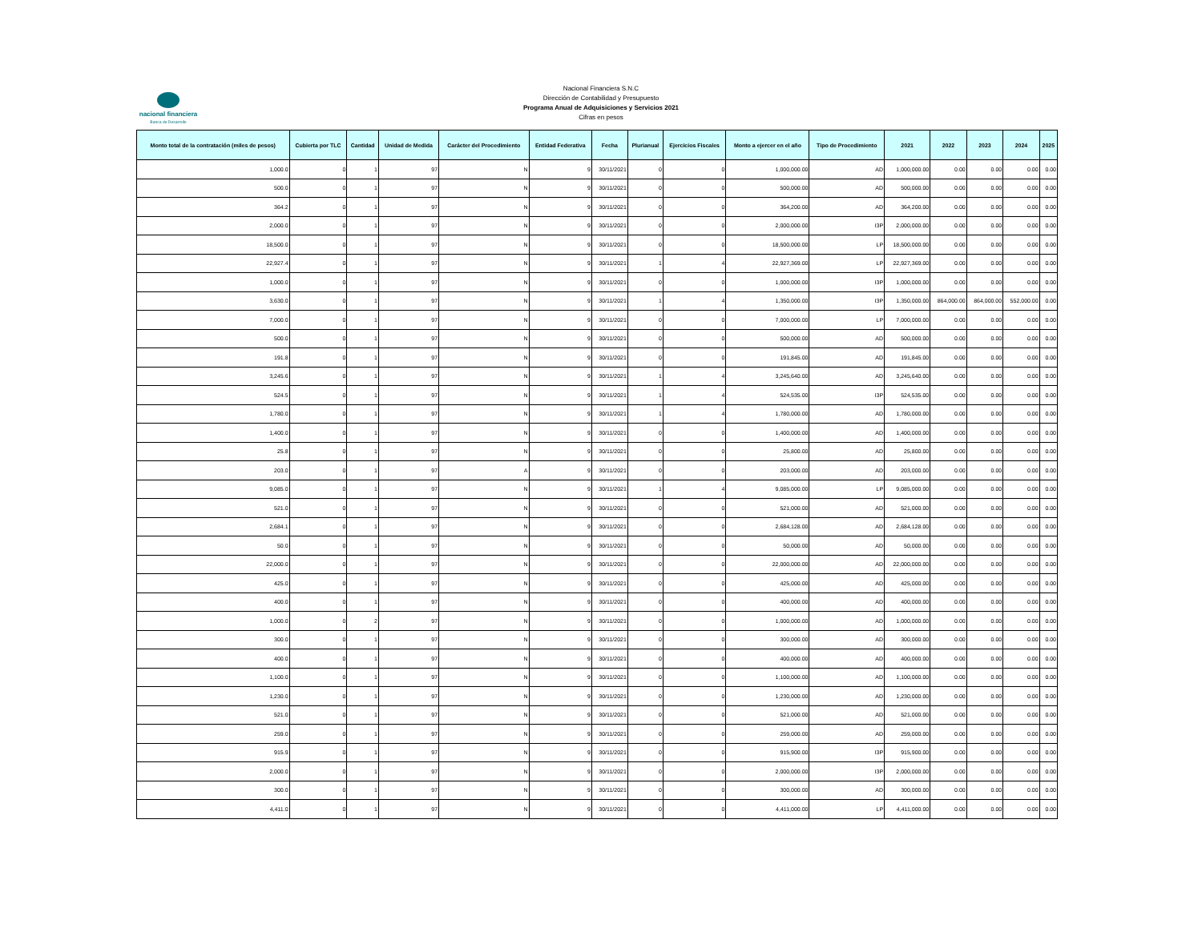nacional financiera
Banca de Desarrollo
Nacional Financiera S.N.C
Dirección de Contabilidad y Presupuesto
Programa Anual de Adquisiciones y Servicios 2021
Cifras en pesos
| Monto total de la contratación (miles de pesos) | Cubierta por TLC | Cantidad | Unidad de Medida | Carácter del Procedimiento | Entidad Federativa | Fecha | Plurianual | Ejercicios Fiscales | Monto a ejercer en el año | Tipo de Procedimiento | 2021 | 2022 | 2023 | 2024 | 2025 |
| --- | --- | --- | --- | --- | --- | --- | --- | --- | --- | --- | --- | --- | --- | --- | --- |
| 1,000.0 | 0 | 1 | 97 | N | 9 | 30/11/2021 | 0 | 0 | 1,000,000.00 | AD | 1,000,000.00 | 0.00 | 0.00 | 0.00 | 0.00 |
| 500.0 | 0 | 1 | 97 | N | 9 | 30/11/2021 | 0 | 0 | 500,000.00 | AD | 500,000.00 | 0.00 | 0.00 | 0.00 | 0.00 |
| 364.2 | 0 | 1 | 97 | N | 9 | 30/11/2021 | 0 | 0 | 364,200.00 | AD | 364,200.00 | 0.00 | 0.00 | 0.00 | 0.00 |
| 2,000.0 | 0 | 1 | 97 | N | 9 | 30/11/2021 | 0 | 0 | 2,000,000.00 | I3P | 2,000,000.00 | 0.00 | 0.00 | 0.00 | 0.00 |
| 18,500.0 | 0 | 1 | 97 | N | 9 | 30/11/2021 | 0 | 0 | 18,500,000.00 | LP | 18,500,000.00 | 0.00 | 0.00 | 0.00 | 0.00 |
| 22,927.4 | 0 | 1 | 97 | N | 9 | 30/11/2021 | 1 | 4 | 22,927,369.00 | LP | 22,927,369.00 | 0.00 | 0.00 | 0.00 | 0.00 |
| 1,000.0 | 0 | 1 | 97 | N | 9 | 30/11/2021 | 0 | 0 | 1,000,000.00 | I3P | 1,000,000.00 | 0.00 | 0.00 | 0.00 | 0.00 |
| 3,630.0 | 0 | 1 | 97 | N | 9 | 30/11/2021 | 1 | 4 | 1,350,000.00 | I3P | 1,350,000.00 | 864,000.00 | 864,000.00 | 552,000.00 | 0.00 |
| 7,000.0 | 0 | 1 | 97 | N | 9 | 30/11/2021 | 0 | 0 | 7,000,000.00 | LP | 7,000,000.00 | 0.00 | 0.00 | 0.00 | 0.00 |
| 500.0 | 0 | 1 | 97 | N | 9 | 30/11/2021 | 0 | 0 | 500,000.00 | AD | 500,000.00 | 0.00 | 0.00 | 0.00 | 0.00 |
| 191.8 | 0 | 1 | 97 | N | 9 | 30/11/2021 | 0 | 0 | 191,845.00 | AD | 191,845.00 | 0.00 | 0.00 | 0.00 | 0.00 |
| 3,245.6 | 0 | 1 | 97 | N | 9 | 30/11/2021 | 1 | 4 | 3,245,640.00 | AD | 3,245,640.00 | 0.00 | 0.00 | 0.00 | 0.00 |
| 524.5 | 0 | 1 | 97 | N | 9 | 30/11/2021 | 1 | 4 | 524,535.00 | I3P | 524,535.00 | 0.00 | 0.00 | 0.00 | 0.00 |
| 1,780.0 | 0 | 1 | 97 | N | 9 | 30/11/2021 | 1 | 4 | 1,780,000.00 | AD | 1,780,000.00 | 0.00 | 0.00 | 0.00 | 0.00 |
| 1,400.0 | 0 | 1 | 97 | N | 9 | 30/11/2021 | 0 | 0 | 1,400,000.00 | AD | 1,400,000.00 | 0.00 | 0.00 | 0.00 | 0.00 |
| 25.8 | 0 | 1 | 97 | N | 9 | 30/11/2021 | 0 | 0 | 25,800.00 | AD | 25,800.00 | 0.00 | 0.00 | 0.00 | 0.00 |
| 203.0 | 0 | 1 | 97 | A | 9 | 30/11/2021 | 0 | 0 | 203,000.00 | AD | 203,000.00 | 0.00 | 0.00 | 0.00 | 0.00 |
| 9,085.0 | 0 | 1 | 97 | N | 9 | 30/11/2021 | 1 | 4 | 9,085,000.00 | LP | 9,085,000.00 | 0.00 | 0.00 | 0.00 | 0.00 |
| 521.0 | 0 | 1 | 97 | N | 9 | 30/11/2021 | 0 | 0 | 521,000.00 | AD | 521,000.00 | 0.00 | 0.00 | 0.00 | 0.00 |
| 2,684.1 | 0 | 1 | 97 | N | 9 | 30/11/2021 | 0 | 0 | 2,684,128.00 | AD | 2,684,128.00 | 0.00 | 0.00 | 0.00 | 0.00 |
| 50.0 | 0 | 1 | 97 | N | 9 | 30/11/2021 | 0 | 0 | 50,000.00 | AD | 50,000.00 | 0.00 | 0.00 | 0.00 | 0.00 |
| 22,000.0 | 0 | 1 | 97 | N | 9 | 30/11/2021 | 0 | 0 | 22,000,000.00 | AD | 22,000,000.00 | 0.00 | 0.00 | 0.00 | 0.00 |
| 425.0 | 0 | 1 | 97 | N | 9 | 30/11/2021 | 0 | 0 | 425,000.00 | AD | 425,000.00 | 0.00 | 0.00 | 0.00 | 0.00 |
| 400.0 | 0 | 1 | 97 | N | 9 | 30/11/2021 | 0 | 0 | 400,000.00 | AD | 400,000.00 | 0.00 | 0.00 | 0.00 | 0.00 |
| 1,000.0 | 0 | 2 | 97 | N | 9 | 30/11/2021 | 0 | 0 | 1,000,000.00 | AD | 1,000,000.00 | 0.00 | 0.00 | 0.00 | 0.00 |
| 300.0 | 0 | 1 | 97 | N | 9 | 30/11/2021 | 0 | 0 | 300,000.00 | AD | 300,000.00 | 0.00 | 0.00 | 0.00 | 0.00 |
| 400.0 | 0 | 1 | 97 | N | 9 | 30/11/2021 | 0 | 0 | 400,000.00 | AD | 400,000.00 | 0.00 | 0.00 | 0.00 | 0.00 |
| 1,100.0 | 0 | 1 | 97 | N | 9 | 30/11/2021 | 0 | 0 | 1,100,000.00 | AD | 1,100,000.00 | 0.00 | 0.00 | 0.00 | 0.00 |
| 1,230.0 | 0 | 1 | 97 | N | 9 | 30/11/2021 | 0 | 0 | 1,230,000.00 | AD | 1,230,000.00 | 0.00 | 0.00 | 0.00 | 0.00 |
| 521.0 | 0 | 1 | 97 | N | 9 | 30/11/2021 | 0 | 0 | 521,000.00 | AD | 521,000.00 | 0.00 | 0.00 | 0.00 | 0.00 |
| 259.0 | 0 | 1 | 97 | N | 9 | 30/11/2021 | 0 | 0 | 259,000.00 | AD | 259,000.00 | 0.00 | 0.00 | 0.00 | 0.00 |
| 915.9 | 0 | 1 | 97 | N | 9 | 30/11/2021 | 0 | 0 | 915,900.00 | I3P | 915,900.00 | 0.00 | 0.00 | 0.00 | 0.00 |
| 2,000.0 | 0 | 1 | 97 | N | 9 | 30/11/2021 | 0 | 0 | 2,000,000.00 | I3P | 2,000,000.00 | 0.00 | 0.00 | 0.00 | 0.00 |
| 300.0 | 0 | 1 | 97 | N | 9 | 30/11/2021 | 0 | 0 | 300,000.00 | AD | 300,000.00 | 0.00 | 0.00 | 0.00 | 0.00 |
| 4,411.0 | 0 | 1 | 97 | N | 9 | 30/11/2021 | 0 | 0 | 4,411,000.00 | LP | 4,411,000.00 | 0.00 | 0.00 | 0.00 | 0.00 |